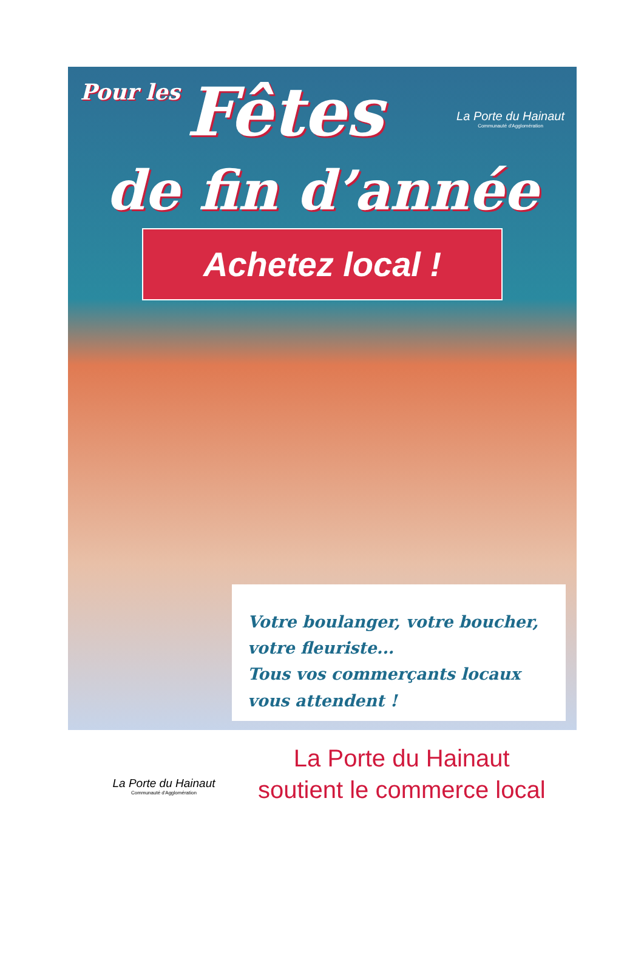Pour les Fêtes
La Porte du Hainaut
Communauté d'Agglomération
de fin d’année
Achetez local !
Votre boulanger, votre boucher, votre fleuriste...
Tous vos commerçants locaux vous attendent !
La Porte du Hainaut
Communauté d'Agglomération
La Porte du Hainaut
soutient le commerce local